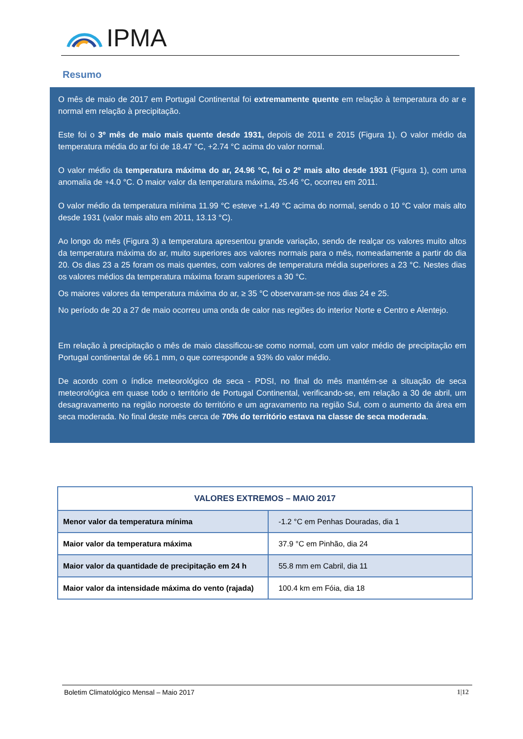IPMA
Resumo
O mês de maio de 2017 em Portugal Continental foi extremamente quente em relação à temperatura do ar e normal em relação à precipitação.
Este foi o 3º mês de maio mais quente desde 1931, depois de 2011 e 2015 (Figura 1). O valor médio da temperatura média do ar foi de 18.47 °C, +2.74 °C acima do valor normal.
O valor médio da temperatura máxima do ar, 24.96 °C, foi o 2º mais alto desde 1931 (Figura 1), com uma anomalia de +4.0 °C. O maior valor da temperatura máxima, 25.46 °C, ocorreu em 2011.
O valor médio da temperatura mínima 11.99 °C esteve +1.49 °C acima do normal, sendo o 10 °C valor mais alto desde 1931 (valor mais alto em 2011, 13.13 °C).
Ao longo do mês (Figura 3) a temperatura apresentou grande variação, sendo de realçar os valores muito altos da temperatura máxima do ar, muito superiores aos valores normais para o mês, nomeadamente a partir do dia 20. Os dias 23 a 25 foram os mais quentes, com valores de temperatura média superiores a 23 °C. Nestes dias os valores médios da temperatura máxima foram superiores a 30 °C.
Os maiores valores da temperatura máxima do ar, ≥ 35 °C observaram-se nos dias 24 e 25.
No período de 20 a 27 de maio ocorreu uma onda de calor nas regiões do interior Norte e Centro e Alentejo.
Em relação à precipitação o mês de maio classificou-se como normal, com um valor médio de precipitação em Portugal continental de 66.1 mm, o que corresponde a 93% do valor médio.
De acordo com o índice meteorológico de seca - PDSI, no final do mês mantém-se a situação de seca meteorológica em quase todo o território de Portugal Continental, verificando-se, em relação a 30 de abril, um desagravamento na região noroeste do território e um agravamento na região Sul, com o aumento da área em seca moderada. No final deste mês cerca de 70% do território estava na classe de seca moderada.
| VALORES EXTREMOS – MAIO 2017 | |
| --- | --- |
| Menor valor da temperatura mínima | -1.2 °C em Penhas Douradas, dia 1 |
| Maior valor da temperatura máxima | 37.9 °C em Pinhão, dia 24 |
| Maior valor da quantidade de precipitação em 24 h | 55.8 mm em Cabril, dia 11 |
| Maior valor da intensidade máxima do vento (rajada) | 100.4 km em Fóia, dia 18 |
Boletim Climatológico Mensal – Maio 2017 1|12